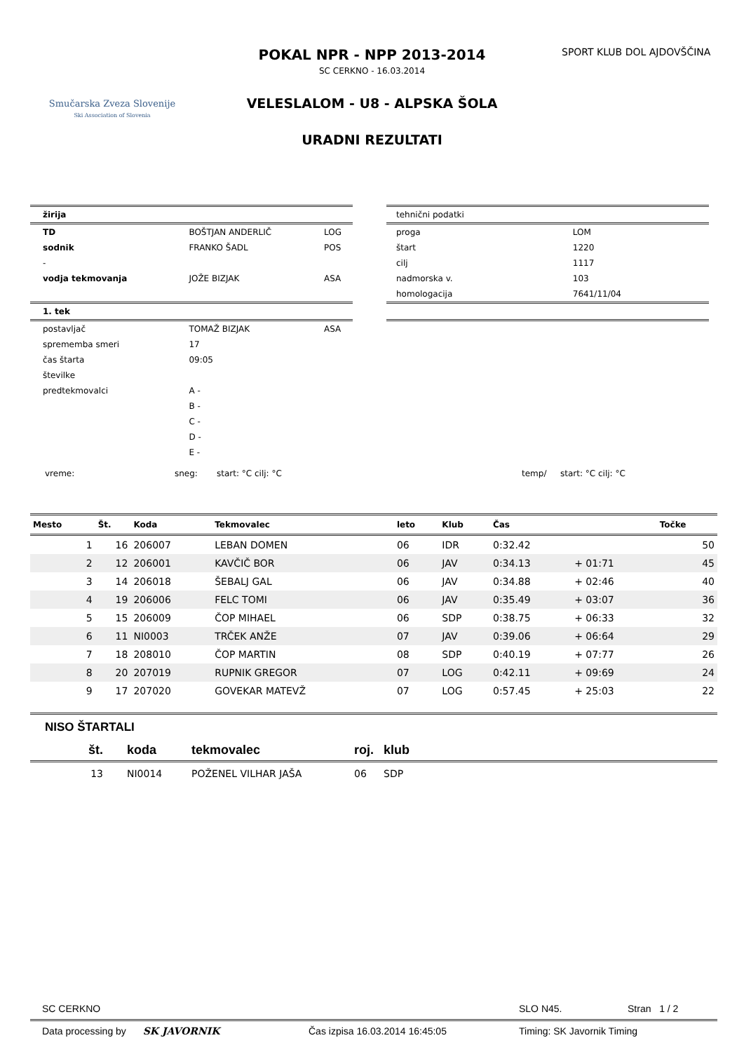Smučarska Zveza Slovenije
Ski Association of Slovenia
POKAL NPR - NPP 2013-2014
SC CERKNO - 16.03.2014
VELESLALOM - U8 - ALPSKA ŠOLA
URADNI REZULTATI
SPORT KLUB DOL AJDOVŠČINA
| žirija | | |
| TD | BOŠTJAN ANDERLIČ | LOG |
| sodnik | FRANKO ŠADL | POS |
| - | | |
| vodja tekmovanja | JOŽE BIZJAK | ASA |
| 1. tek | | |
| postavljač | TOMAŽ BIZJAK | ASA |
| sprememba smeri | 17 | |
| čas štarta | 09:05 | |
| številke | | |
| predtekmovalci | A - | |
| | B - | |
| | C - | |
| | D - | |
| | E - | |
| tehnični podatki | |
| proga | LOM |
| štart | 1220 |
| cilj | 1117 |
| nadmorska v. | 103 |
| homologacija | 7641/11/04 |
vreme: sneg: start: °C cilj: °C temp/ start: °C cilj: °C
| Mesto | Št. | Koda | Tekmovalec | leto | Klub | Čas | | Točke |
| --- | --- | --- | --- | --- | --- | --- | --- | --- |
| 1 | 16 | 206007 | LEBAN DOMEN | 06 | IDR | 0:32.42 | | 50 |
| 2 | 12 | 206001 | KAVČIČ BOR | 06 | JAV | 0:34.13 | + 01:71 | 45 |
| 3 | 14 | 206018 | ŠEBALJ GAL | 06 | JAV | 0:34.88 | + 02:46 | 40 |
| 4 | 19 | 206006 | FELC TOMI | 06 | JAV | 0:35.49 | + 03:07 | 36 |
| 5 | 15 | 206009 | ČOP MIHAEL | 06 | SDP | 0:38.75 | + 06:33 | 32 |
| 6 | 11 | NI0003 | TRČEK ANŽE | 07 | JAV | 0:39.06 | + 06:64 | 29 |
| 7 | 18 | 208010 | ČOP MARTIN | 08 | SDP | 0:40.19 | + 07:77 | 26 |
| 8 | 20 | 207019 | RUPNIK GREGOR | 07 | LOG | 0:42.11 | + 09:69 | 24 |
| 9 | 17 | 207020 | GOVEKAR MATEVŽ | 07 | LOG | 0:57.45 | + 25:03 | 22 |
NISO ŠTARTALI
| št. | koda | tekmovalec | roj. | klub |
| --- | --- | --- | --- | --- |
| 13 | NI0014 | POŽENEL VILHAR JAŠA | 06 | SDP |
SC CERKNO SLO N45. Stran 1 / 2
Data processing by SK JAVORNIK Čas izpisa 16.03.2014 16:45:05 Timing: SK Javornik Timing